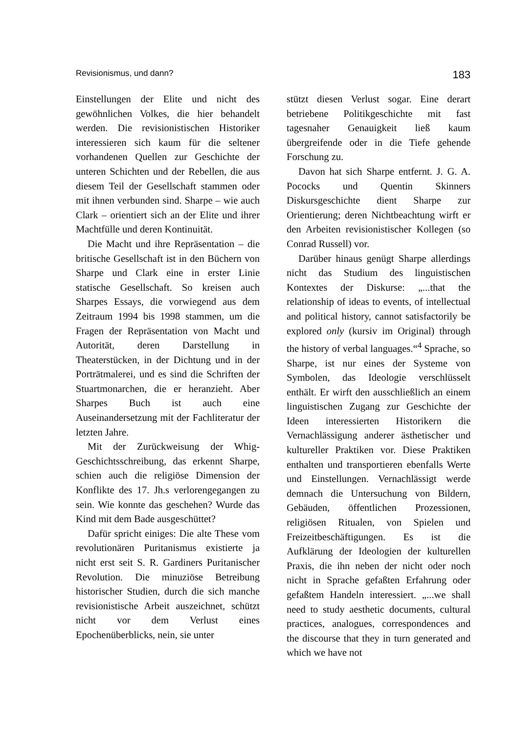Revisionismus, und dann? 183
Einstellungen der Elite und nicht des gewöhnlichen Volkes, die hier be­handelt werden. Die revisionistischen Historiker interessieren sich kaum für die seltener vorhandenen Quellen zur Geschichte der unteren Schichten und der Rebellen, die aus diesem Teil der Gesellschaft stammen oder mit ihnen verbunden sind. Sharpe – wie auch Clark – orientiert sich an der Elite und ihrer Machtfülle und deren Kon­tinuität.
Die Macht und ihre Repräsenta­tion – die britische Gesellschaft ist in den Büchern von Sharpe und Clark eine in erster Linie statische Gesell­schaft. So kreisen auch Sharpes Es­says, die vorwiegend aus dem Zeit­raum 1994 bis 1998 stammen, um die Fragen der Repräsentation von Macht und Autorität, deren Darstellung in Theaterstücken, in der Dichtung und in der Porträtmalerei, und es sind die Schriften der Stuartmonarchen, die er heranzieht. Aber Sharpes Buch ist auch eine Auseinandersetzung mit der Fachliteratur der letzten Jahre.
Mit der Zurückweisung der Whig-Geschichtsschreibung, das erkennt Sharpe, schien auch die religiöse Di­mension der Konflikte des 17. Jh.s verlorengegangen zu sein. Wie konn­te das geschehen? Wurde das Kind mit dem Bade ausgeschüttet?
Dafür spricht einiges: Die alte These vom revolutionären Puritanis­mus existierte ja nicht erst seit S. R. Gardiners Puritanischer Revolution. Die minuziöse Betreibung histori­scher Studien, durch die sich manche revisionistische Arbeit auszeichnet, schützt nicht vor dem Verlust eines Epochenüberblicks, nein, sie unter­
stützt diesen Verlust sogar. Eine der­art betriebene Politikgeschichte mit fast tagesnaher Genauigkeit ließ kaum übergreifende oder in die Tiefe gehende Forschung zu.
Davon hat sich Sharpe entfernt. J. G. A. Pococks und Quentin Skinners Diskursgeschichte dient Sharpe zur Orientierung; deren Nichtbeachtung wirft er den Arbeiten revisionistischer Kollegen (so Conrad Russell) vor.
Darüber hinaus genügt Sharpe al­lerdings nicht das Studium des lingui­stischen Kontextes der Diskurse: „...that the relationship of ideas to events, of intellectual and political history, cannot satisfactorily be ex­plored only (kursiv im Original) through the history of verbal langua­ges.“<sup>4</sup> Sprache, so Sharpe, ist nur ei­nes der Systeme von Symbolen, das Ideologie verschlüsselt enthält. Er wirft den ausschließlich an einem linguistischen Zugang zur Geschichte der Ideen interessierten Historikern die Vernachlässigung anderer ästheti­scher und kultureller Praktiken vor. Diese Praktiken enthalten und trans­portieren ebenfalls Werte und Ein­stellungen. Vernachlässigt werde demnach die Untersuchung von Bil­dern, Gebäuden, öffentlichen Prozes­sionen, religiösen Ritualen, von Spie­len und Freizeitbeschäftigungen. Es ist die Aufklärung der Ideologien der kulturellen Praxis, die ihn neben der nicht oder noch nicht in Sprache ge­faßten Erfahrung oder gefaßtem Han­deln interessiert. „...we shall need to study aesthetic documents, cultural practices, analogues, correspondences and the discourse that they in turn generated and which we have not